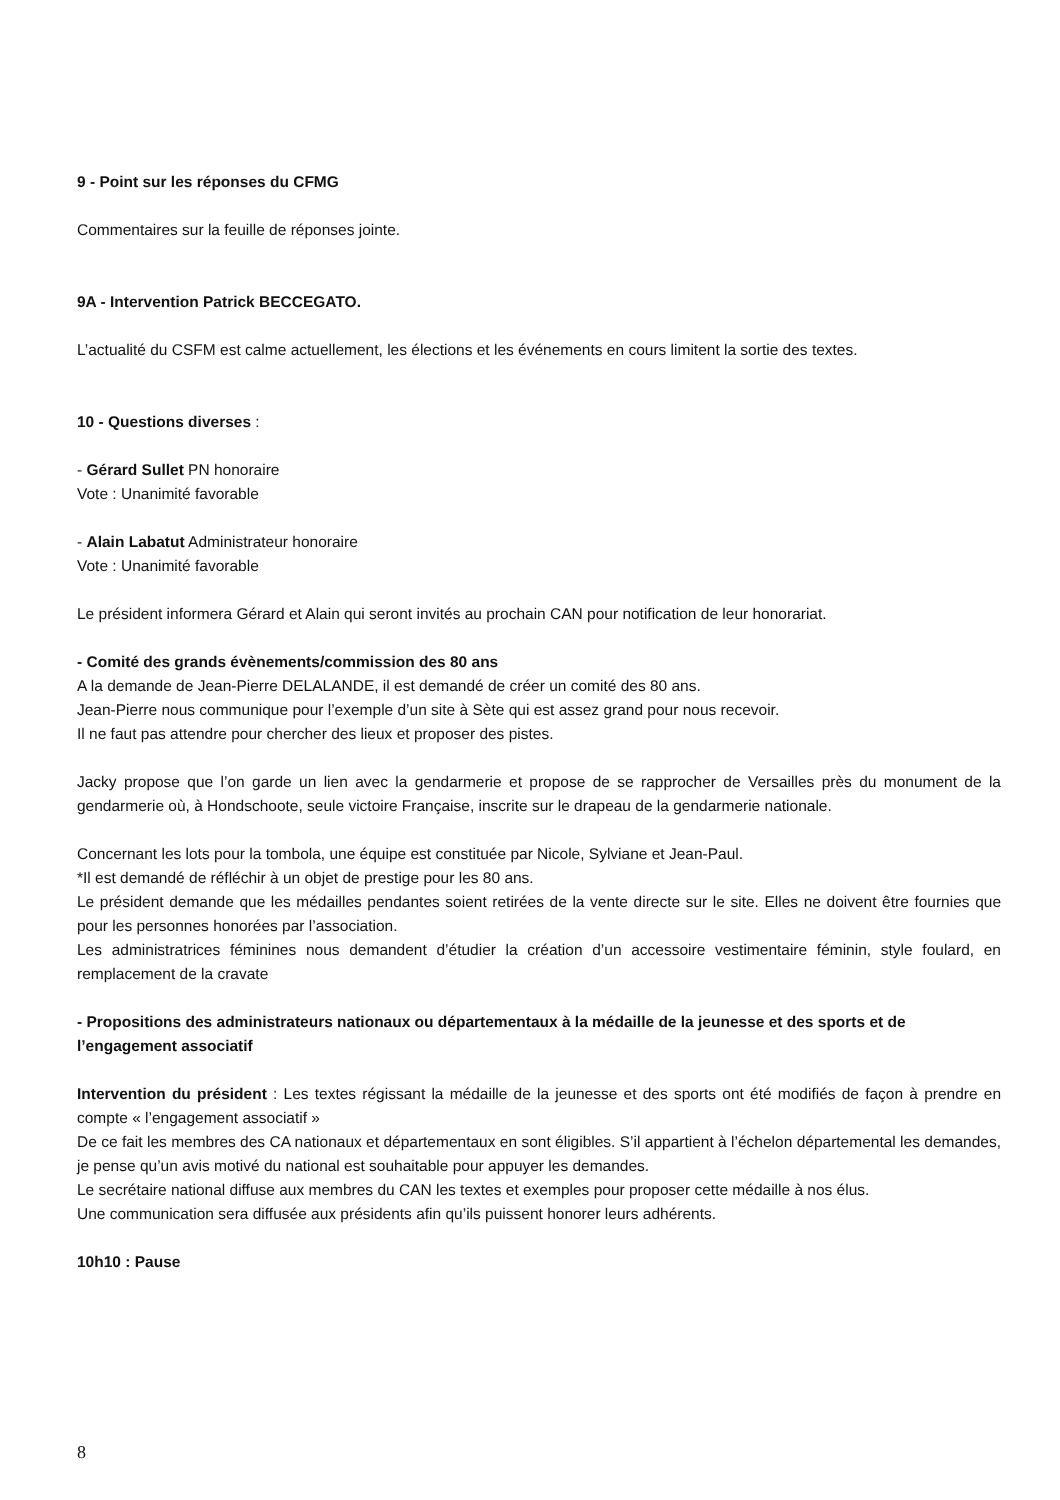9 - Point sur les réponses du CFMG
Commentaires sur la feuille de réponses jointe.
9A - Intervention Patrick BECCEGATO.
L’actualité du CSFM est calme actuellement, les élections et les événements en cours limitent la sortie des textes.
10 - Questions diverses :
- Gérard Sullet PN honoraire
Vote : Unanimité favorable
- Alain Labatut Administrateur honoraire
Vote : Unanimité favorable
Le président informera Gérard et Alain qui seront invités au prochain CAN pour notification de leur honorariat.
- Comité des grands évènements/commission des 80 ans
A la demande de Jean-Pierre DELALANDE, il est demandé de créer un comité des 80 ans.
Jean-Pierre nous communique pour l’exemple d’un site à Sète qui est assez grand pour nous recevoir.
Il ne faut pas attendre pour chercher des lieux et proposer des pistes.
Jacky propose que l’on garde un lien avec la gendarmerie et propose de se rapprocher de Versailles près du monument de la gendarmerie où, à Hondschoote, seule victoire Française, inscrite sur le drapeau de la gendarmerie nationale.
Concernant les lots pour la tombola, une équipe est constituée par Nicole, Sylviane et Jean-Paul.
*Il est demandé de réfléchir à un objet de prestige pour les 80 ans.
Le président demande que les médailles pendantes soient retirées de la vente directe sur le site. Elles ne doivent être fournies que pour les personnes honorées par l’association.
Les administratrices féminines nous demandent d’étudier la création d’un accessoire vestimentaire féminin, style foulard, en remplacement de la cravate
- Propositions des administrateurs nationaux ou départementaux à la médaille de la jeunesse et des sports et de l’engagement associatif
Intervention du président : Les textes régissant la médaille de la jeunesse et des sports ont été modifiés de façon à prendre en compte « l’engagement associatif »
De ce fait les membres des CA nationaux et départementaux en sont éligibles. S’il appartient à l’échelon départemental les demandes, je pense qu’un avis motivé du national est souhaitable pour appuyer les demandes.
Le secrétaire national diffuse aux membres du CAN les textes et exemples pour proposer cette médaille à nos élus.
Une communication sera diffusée aux présidents afin qu’ils puissent honorer leurs adhérents.
10h10 : Pause
8